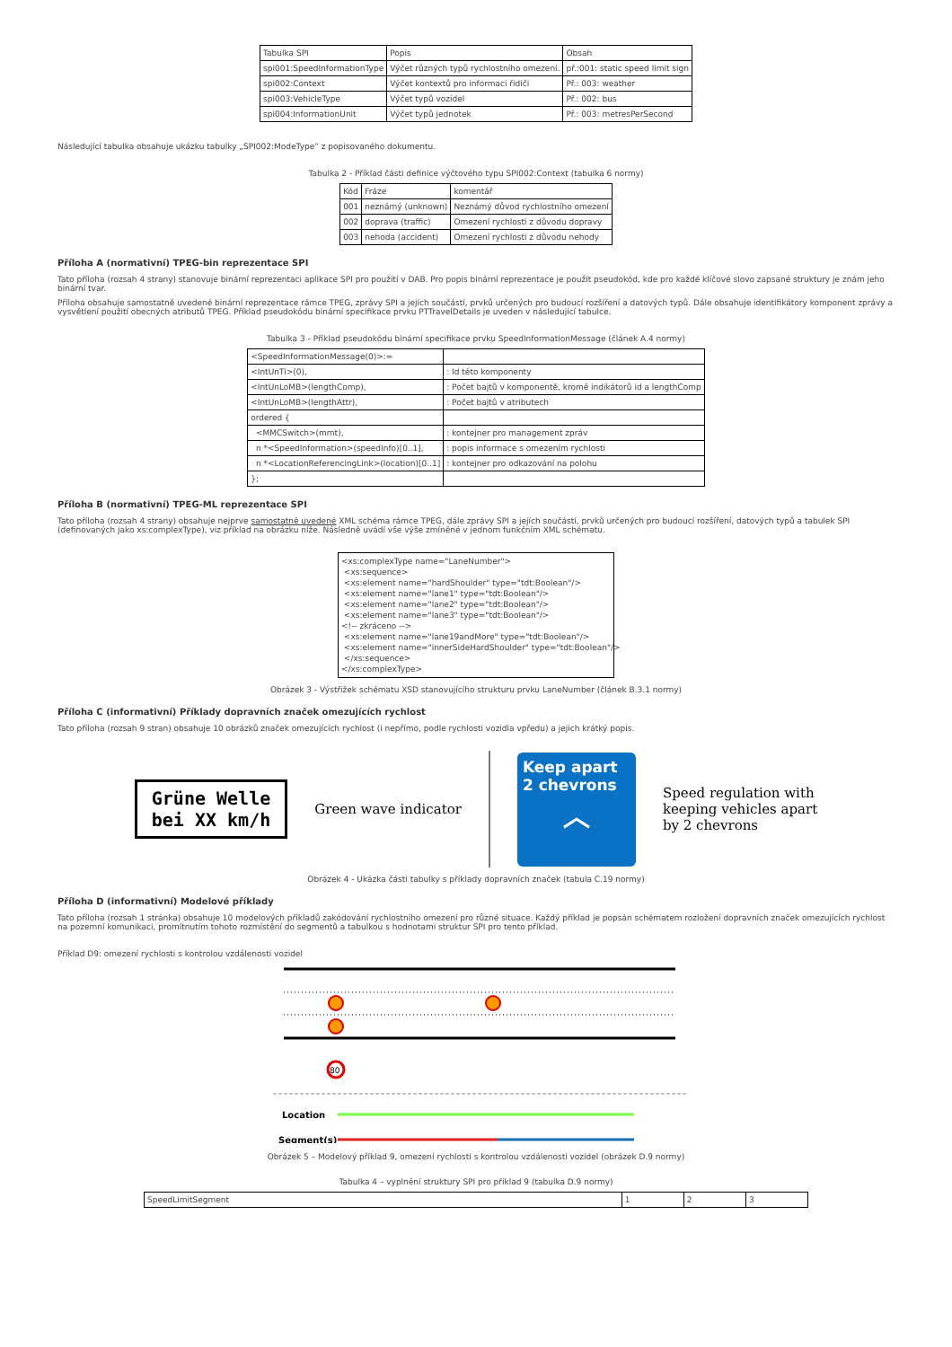| Tabulka SPI | Popis | Obsah |
| --- | --- | --- |
| spi001:SpeedInformationType | Výčet různých typů rychlostního omezení. | př.:001: static speed limit sign |
| spi002:Context | Výčet kontextů pro informaci řidiči | Př.: 003: weather |
| spi003:VehicleType | Výčet typů vozidel | Př.: 002: bus |
| spi004:InformationUnit | Výčet typů jednotek | Př.: 003: metresPerSecond |
Následující tabulka obsahuje ukázku tabulky „SPI002:ModeType” z popisovaného dokumentu.
Tabulka 2 - Příklad části definice výčtového typu SPI002:Context (tabulka 6 normy)
| Kód | Fráze | komentář |
| --- | --- | --- |
| 001 | neznámý (unknown) | Neznámý důvod rychlostního omezení |
| 002 | doprava (traffic) | Omezení rychlosti z důvodu dopravy |
| 003 | nehoda (accident) | Omezení rychlosti z důvodu nehody |
Příloha A (normativní) TPEG-bin reprezentace SPI
Tato příloha (rozsah 4 strany) stanovuje binární reprezentaci aplikace SPI pro použití v DAB. Pro popis binární reprezentace je použit pseudokód, kde pro každé klíčové slovo zapsané struktury je znám jeho binární tvar.
Příloha obsahuje samostatně uvedené binární reprezentace rámce TPEG, zprávy SPI a jejích součástí, prvků určených pro budoucí rozšíření a datových typů. Dále obsahuje identifikátory komponent zprávy a vysvětlení použití obecných atributů TPEG. Příklad pseudokódu binární specifikace prvku PTTravelDetails je uveden v následující tabulce.
Tabulka 3 - Příklad pseudokódu binární specifikace prvku SpeedInformationMessage (článek A.4 normy)
| <SpeedInformationMessage(0)>:= | |
| <IntUnTi>(0), | : Id této komponenty |
| <IntUnLoMB>(lengthComp), | : Počet bajtů v komponentě, kromě indikátorů id a lengthComp |
| <IntUnLoMB>(lengthAttr), | : Počet bajtů v atributech |
| ordered { | |
| <MMCSwitch>(mmt), | : kontejner pro management zpráv |
| n *<SpeedInformation>(speedInfo)[0..1], | : popis informace s omezením rychlosti |
| n *<LocationReferencingLink>(location)[0..1] | : kontejner pro odkazování na polohu |
| }; | |
Příloha B (normativní) TPEG-ML reprezentace SPI
Tato příloha (rozsah 4 strany) obsahuje nejprve samostatně uvedené XML schéma rámce TPEG, dále zprávy SPI a jejích součástí, prvků určených pro budoucí rozšíření, datových typů a tabulek SPI (definovaných jako xs:complexType), viz příklad na obrázku níže. Následně uvádí vše výše zmíněné v jednom funkčním XML schématu.
<xs:complexType name="LaneNumber">
 <xs:sequence>
 <xs:element name="hardShoulder" type="tdt:Boolean"/>
 <xs:element name="lane1" type="tdt:Boolean"/>
 <xs:element name="lane2" type="tdt:Boolean"/>
 <xs:element name="lane3" type="tdt:Boolean"/>
<!-- zkráceno -->
 <xs:element name="lane19andMore" type="tdt:Boolean"/>
 <xs:element name="innerSideHardShoulder" type="tdt:Boolean"/>
 </xs:sequence>
</xs:complexType>
Obrázek 3 - Výstřižek schématu XSD stanovujícího strukturu prvku LaneNumber (článek B.3.1 normy)
Příloha C (informativní) Příklady dopravních značek omezujících rychlost
Tato příloha (rozsah 9 stran) obsahuje 10 obrázků značek omezujících rychlost (i nepřímo, podle rychlosti vozidla vpředu) a jejich krátký popis.
Grüne Welle
bei XX km/h
Green wave indicator
Keep apart
2 chevrons
︿
Speed regulation with
keeping vehicles apart
by 2 chevrons
Obrázek 4 - Ukázka části tabulky s příklady dopravních značek (tabula C.19 normy)
Příloha D (informativní) Modelové příklady
Tato příloha (rozsah 1 stránka) obsahuje 10 modelových příkladů zakódování rychlostního omezení pro různé situace. Každý příklad je popsán schématem rozložení dopravních značek omezujících rychlost na pozemní komunikaci, promítnutím tohoto rozmístění do segmentů a tabulkou s hodnotami struktur SPI pro tento příklad.
Příklad D9: omezení rychlosti s kontrolou vzdálenosti vozidel
80
Location
Segment(s)
Obrázek 5 – Modelový příklad 9, omezení rychlosti s kontrolou vzdálenosti vozidel (obrázek D.9 normy)
Tabulka 4 – vyplnění struktury SPI pro příklad 9 (tabulka D.9 normy)
| SpeedLimitSegment | 1 | 2 | 3 |